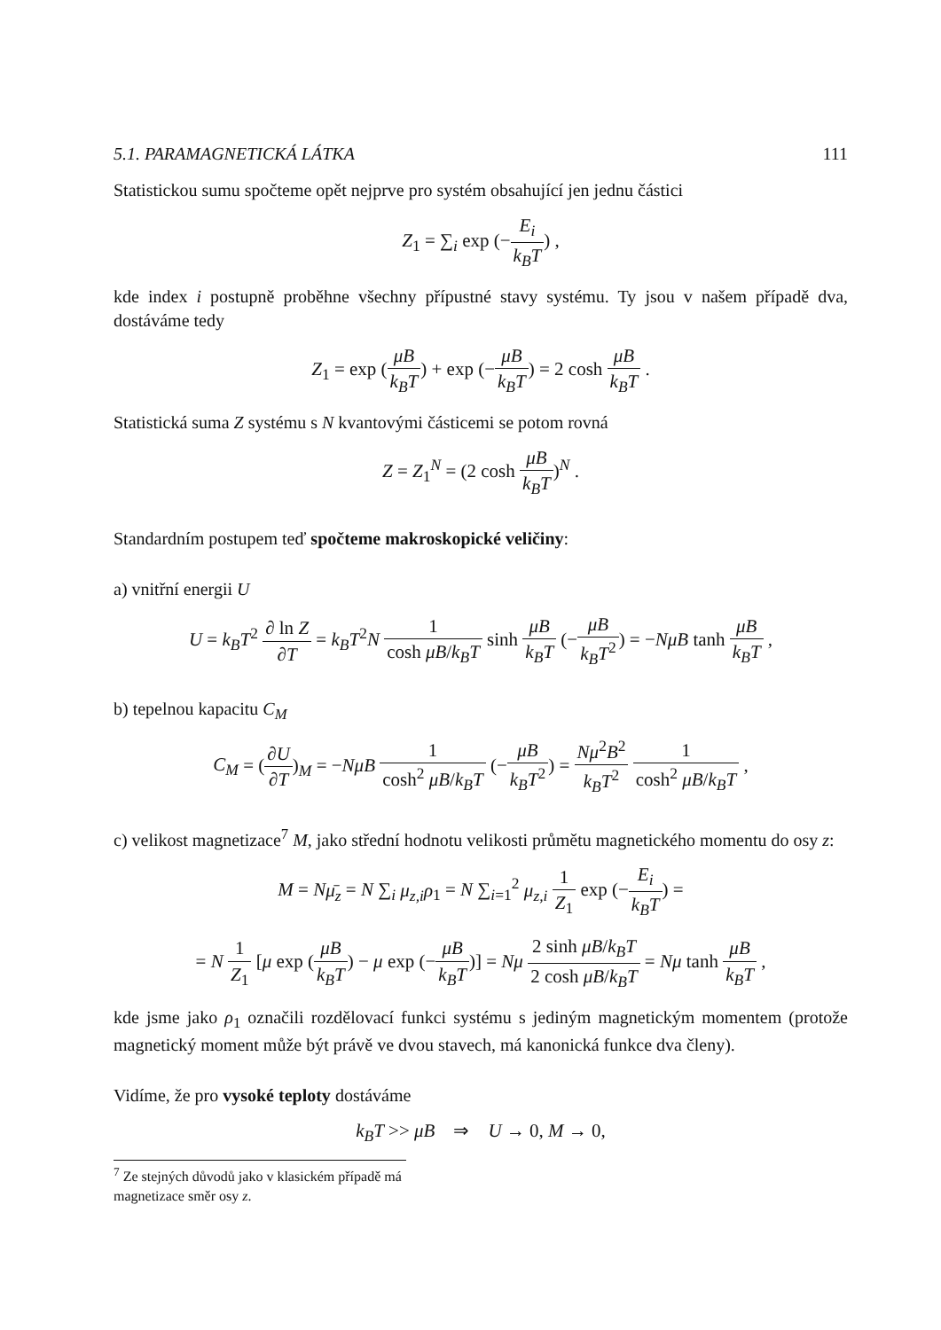5.1. PARAMAGNETICKÁ LÁTKA 111
Statistickou sumu spočteme opět nejprve pro systém obsahující jen jednu částici
Z<sub>1</sub> = ∑<sub>i</sub> exp (−E<sub>i</sub> k<sub>B</sub>T) ,
kde index i postupně proběhne všechny přípustné stavy systému. Ty jsou v našem případě dva, dostáváme tedy
Z<sub>1</sub> = exp (μB k<sub>B</sub>T) + exp (−μB k<sub>B</sub>T) = 2 cosh μB k<sub>B</sub>T .
Statistická suma Z systému s N kvantovými částicemi se potom rovná
Z = Z<sub>1</sub><sup>N</sup> = (2 cosh μB k<sub>B</sub>T)<sup>N</sup> .
Standardním postupem teď spočteme makroskopické veličiny:
a) vnitřní energii U
U = k<sub>B</sub>T<sup>2</sup> ∂ ln Z ∂T = k<sub>B</sub>T<sup>2</sup>N 1 cosh μB/k<sub>B</sub>T sinh μB k<sub>B</sub>T (−μB k<sub>B</sub>T<sup>2</sup>) = −NμB tanh μB k<sub>B</sub>T ,
b) tepelnou kapacitu C<sub>M</sub>
C<sub>M</sub> = (∂U ∂T)<sub>M</sub> = −NμB 1 cosh<sup>2</sup> μB/k<sub>B</sub>T (−μB k<sub>B</sub>T<sup>2</sup>) = Nμ<sup>2</sup>B<sup>2</sup> k<sub>B</sub>T<sup>2</sup> 1 cosh<sup>2</sup> μB/k<sub>B</sub>T ,
c) velikost magnetizace<sup>7</sup> M, jako střední hodnotu velikosti průmětu magnetického momentu do osy z:
M = Nμ̄<sub>z</sub> = N ∑<sub>i</sub> μ<sub>z,i</sub>ρ<sub>1</sub> = N ∑<sub>i=1</sub><sup>2</sup> μ<sub>z,i</sub> 1 Z<sub>1</sub> exp (−E<sub>i</sub> k<sub>B</sub>T) =
= N 1 Z<sub>1</sub> [μ exp (μB k<sub>B</sub>T) − μ exp (−μB k<sub>B</sub>T)] = Nμ 2 sinh μB/k<sub>B</sub>T 2 cosh μB/k<sub>B</sub>T = Nμ tanh μB k<sub>B</sub>T ,
kde jsme jako ρ<sub>1</sub> označili rozdělovací funkci systému s jediným magnetickým momentem (protože magnetický moment může být právě ve dvou stavech, má kanonická funkce dva členy).
Vidíme, že pro vysoké teploty dostáváme
k<sub>B</sub>T >> μB ⇒ U → 0, M → 0,
<sup>7</sup> Ze stejných důvodů jako v klasickém případě má magnetizace směr osy z.